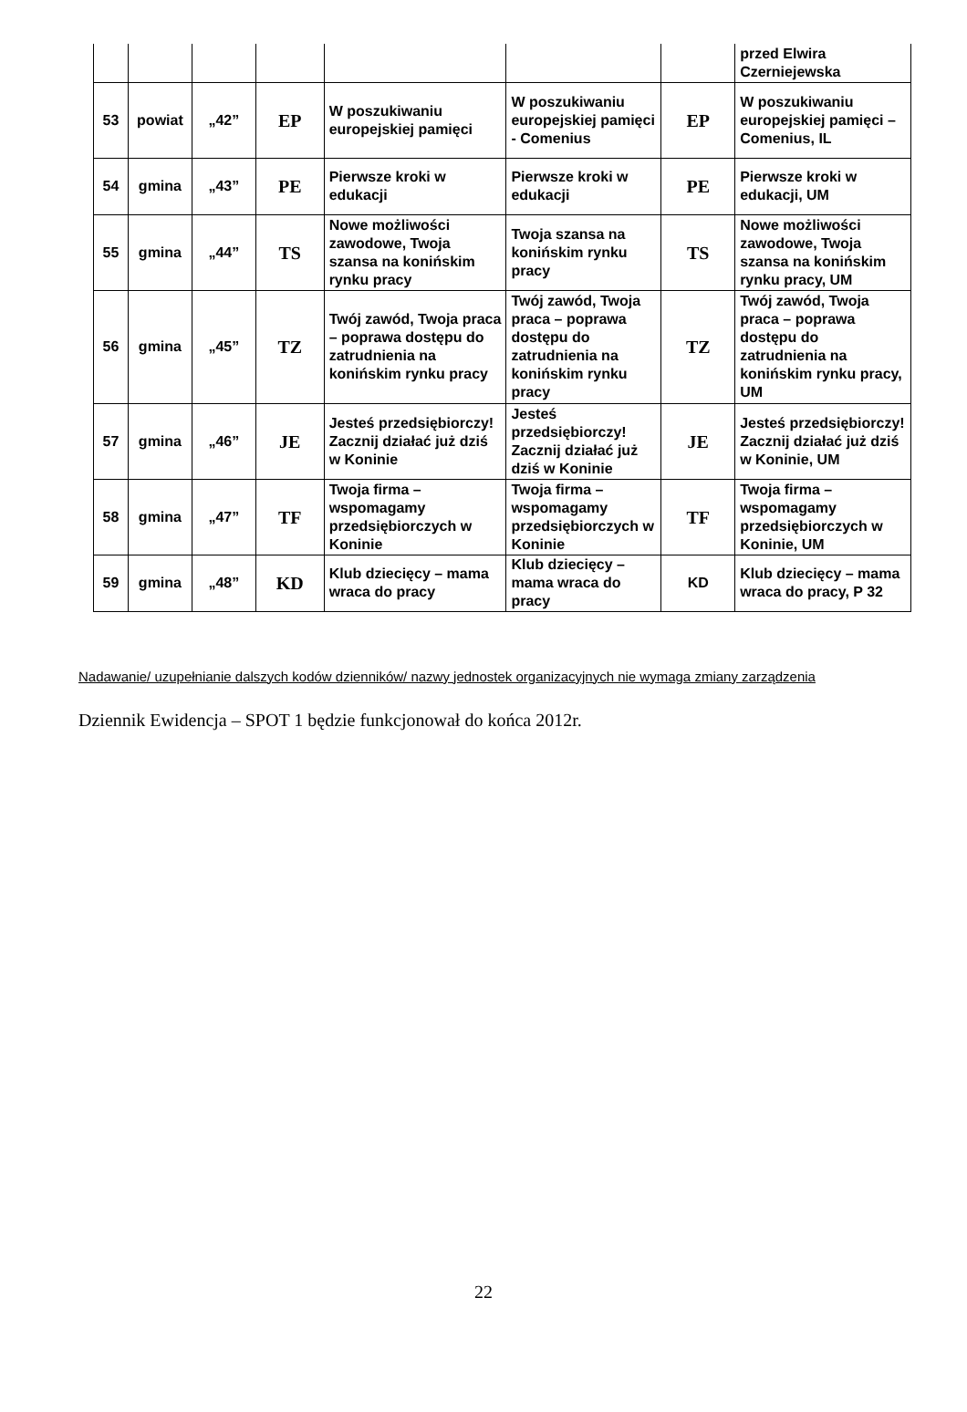| | | | | | | | przed Elwira Czerniejewska |
| 53 | powiat | „42” | EP | W poszukiwaniu europejskiej pamięci | W poszukiwaniu europejskiej pamięci - Comenius | EP | W poszukiwaniu europejskiej pamięci – Comenius, IL |
| 54 | gmina | „43” | PE | Pierwsze kroki w edukacji | Pierwsze kroki w edukacji | PE | Pierwsze kroki w edukacji, UM |
| 55 | gmina | „44” | TS | Nowe możliwości zawodowe, Twoja szansa na konińskim rynku pracy | Twoja szansa na konińskim rynku pracy | TS | Nowe możliwości zawodowe, Twoja szansa na konińskim rynku pracy, UM |
| 56 | gmina | „45” | TZ | Twój zawód, Twoja praca – poprawa dostępu do zatrudnienia na konińskim rynku pracy | Twój zawód, Twoja praca – poprawa dostępu do zatrudnienia na konińskim rynku pracy | TZ | Twój zawód, Twoja praca – poprawa dostępu do zatrudnienia na konińskim rynku pracy, UM |
| 57 | gmina | „46” | JE | Jesteś przedsiębiorczy! Zacznij działać już dziś w Koninie | Jesteś przedsiębiorczy! Zacznij działać już dziś w Koninie | JE | Jesteś przedsiębiorczy! Zacznij działać już dziś w Koninie, UM |
| 58 | gmina | „47” | TF | Twoja firma – wspomagamy przedsiębiorczych w Koninie | Twoja firma – wspomagamy przedsiębiorczych w Koninie | TF | Twoja firma – wspomagamy przedsiębiorczych w Koninie, UM |
| 59 | gmina | „48” | KD | Klub dziecięcy – mama wraca do pracy | Klub dziecięcy – mama wraca do pracy | KD | Klub dziecięcy – mama wraca do pracy, P 32 |
Nadawanie/ uzupełnianie dalszych kodów dzienników/ nazwy jednostek organizacyjnych nie wymaga zmiany zarządzenia
Dziennik Ewidencja – SPOT 1 będzie funkcjonował do końca 2012r.
22